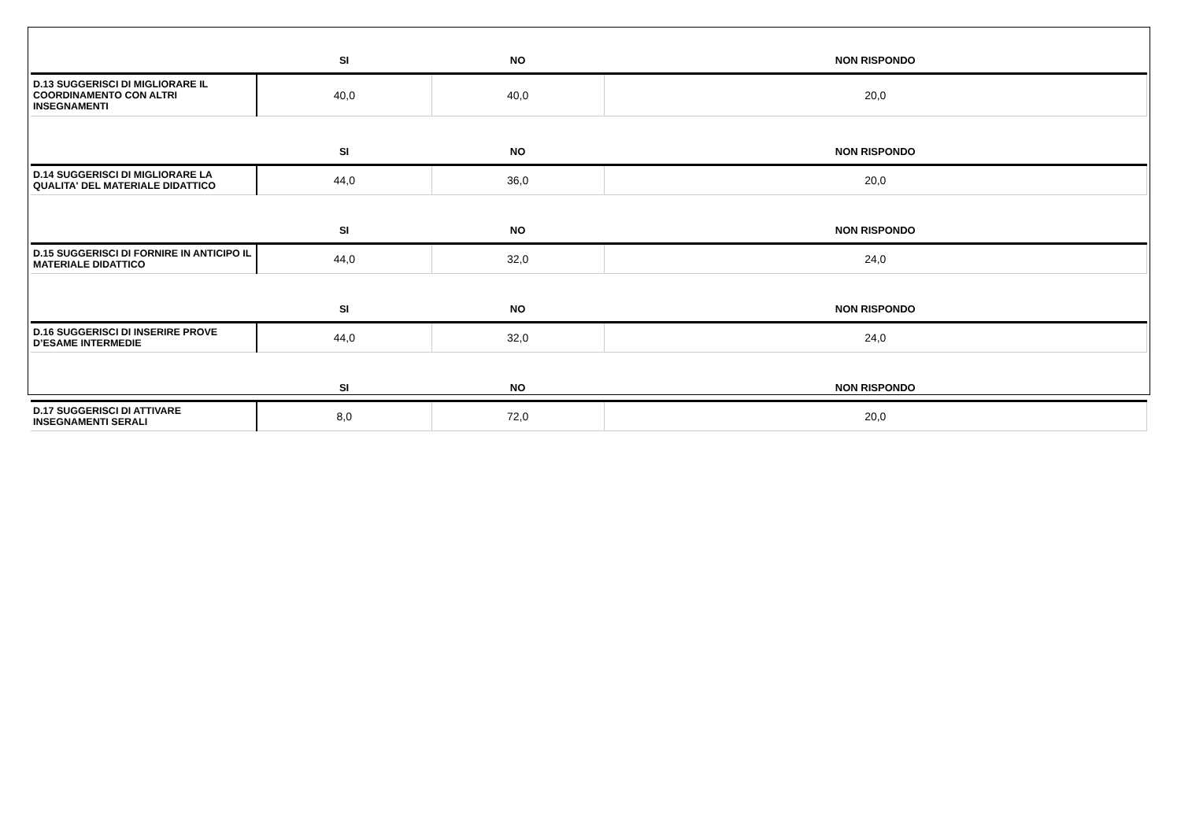| | SI | NO | NON RISPONDO |
| --- | --- | --- | --- |
| D.13 SUGGERISCI DI MIGLIORARE IL COORDINAMENTO CON ALTRI INSEGNAMENTI | 40,0 | 40,0 | 20,0 |
| | SI | NO | NON RISPONDO |
| D.14 SUGGERISCI DI MIGLIORARE LA QUALITA' DEL MATERIALE DIDATTICO | 44,0 | 36,0 | 20,0 |
| | SI | NO | NON RISPONDO |
| D.15 SUGGERISCI DI FORNIRE IN ANTICIPO IL MATERIALE DIDATTICO | 44,0 | 32,0 | 24,0 |
| | SI | NO | NON RISPONDO |
| D.16 SUGGERISCI DI INSERIRE PROVE D’ESAME INTERMEDIE | 44,0 | 32,0 | 24,0 |
| | SI | NO | NON RISPONDO |
| D.17 SUGGERISCI DI ATTIVARE INSEGNAMENTI SERALI | 8,0 | 72,0 | 20,0 |